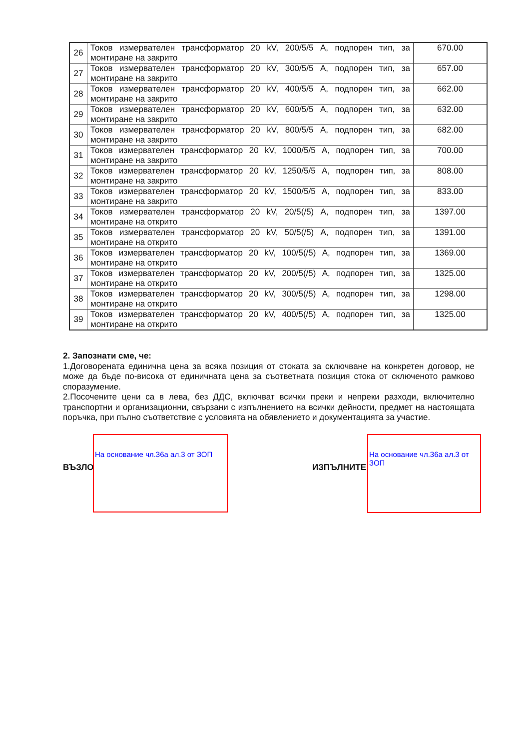| 26 | Токов измервателен трансформатор 20 kV, 200/5/5 А, подпорен тип, за монтиране на закрито | 670.00 |
| 27 | Токов измервателен трансформатор 20 kV, 300/5/5 А, подпорен тип, за монтиране на закрито | 657.00 |
| 28 | Токов измервателен трансформатор 20 kV, 400/5/5 А, подпорен тип, за монтиране на закрито | 662.00 |
| 29 | Токов измервателен трансформатор 20 kV, 600/5/5 А, подпорен тип, за монтиране на закрито | 632.00 |
| 30 | Токов измервателен трансформатор 20 kV, 800/5/5 А, подпорен тип, за монтиране на закрито | 682.00 |
| 31 | Токов измервателен трансформатор 20 kV, 1000/5/5 А, подпорен тип, за монтиране на закрито | 700.00 |
| 32 | Токов измервателен трансформатор 20 kV, 1250/5/5 А, подпорен тип, за монтиране на закрито | 808.00 |
| 33 | Токов измервателен трансформатор 20 kV, 1500/5/5 А, подпорен тип, за монтиране на закрито | 833.00 |
| 34 | Токов измервателен трансформатор 20 kV, 20/5(/5) А, подпорен тип, за монтиране на открито | 1397.00 |
| 35 | Токов измервателен трансформатор 20 kV, 50/5(/5) А, подпорен тип, за монтиране на открито | 1391.00 |
| 36 | Токов измервателен трансформатор 20 kV, 100/5(/5) А, подпорен тип, за монтиране на открито | 1369.00 |
| 37 | Токов измервателен трансформатор 20 kV, 200/5(/5) А, подпорен тип, за монтиране на открито | 1325.00 |
| 38 | Токов измервателен трансформатор 20 kV, 300/5(/5) А, подпорен тип, за монтиране на открито | 1298.00 |
| 39 | Токов измервателен трансформатор 20 kV, 400/5(/5) А, подпорен тип, за монтиране на открито | 1325.00 |
2. Запознати сме, че:
1.Договорената единична цена за всяка позиция от стоката за сключване на конкретен договор, не може да бъде по-висока от единичната цена за съответната позиция стока от сключеното рамково споразумение.
2.Посочените цени са в лева, без ДДС, включват всички преки и непреки разходи, включително транспортни и организационни, свързани с изпълнението на всички дейности, предмет на настоящата поръчка, при пълно съответствие с условията на обявлението и документацията за участие.
ВЪЗЛО
На основание чл.36а ал.3 от ЗОП
ИЗПЪЛНИТЕ
На основание чл.36а ал.3 от ЗОП